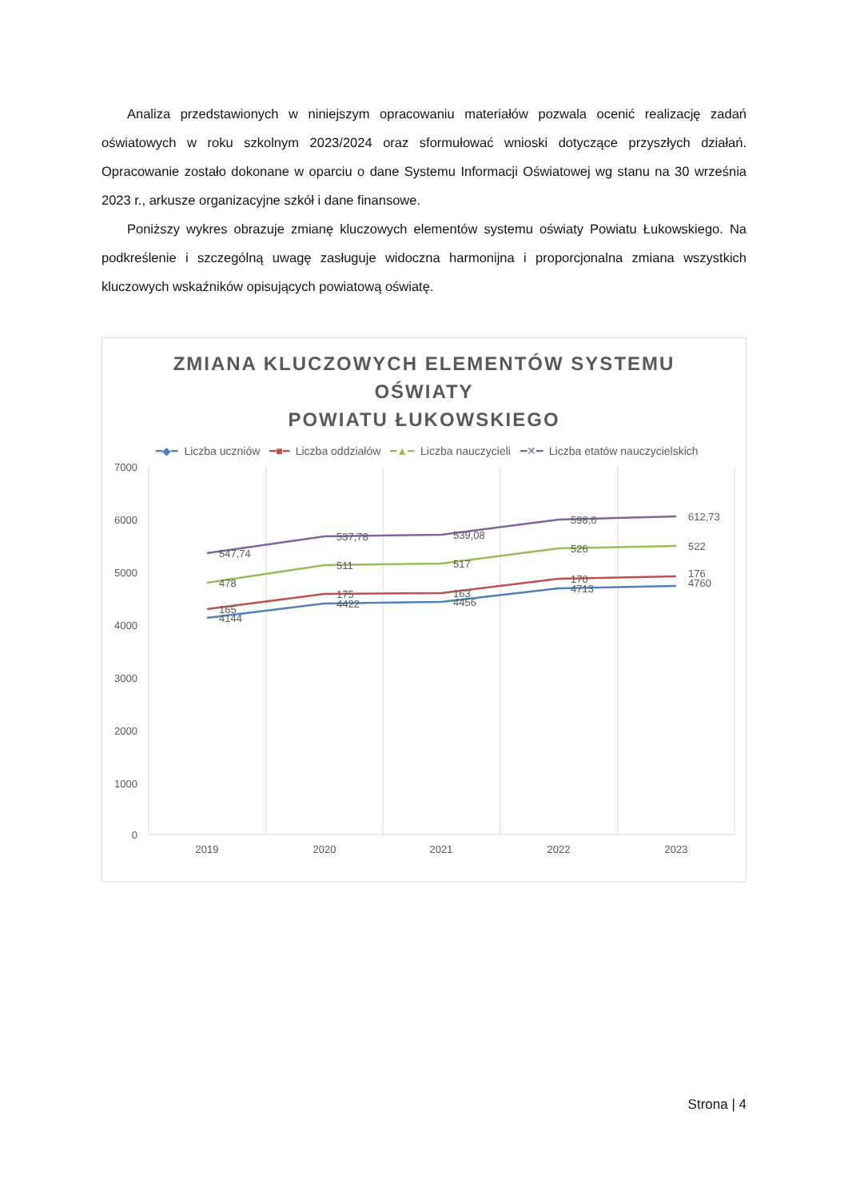Analiza przedstawionych w niniejszym opracowaniu materiałów pozwala ocenić realizację zadań oświatowych w roku szkolnym 2023/2024 oraz sformułować wnioski dotyczące przyszłych działań. Opracowanie zostało dokonane w oparciu o dane Systemu Informacji Oświatowej wg stanu na 30 września 2023 r., arkusze organizacyjne szkół i dane finansowe.
Poniższy wykres obrazuje zmianę kluczowych elementów systemu oświaty Powiatu Łukowskiego. Na podkreślenie i szczególną uwagę zasługuje widoczna harmonijna i proporcjonalna zmiana wszystkich kluczowych wskaźników opisujących powiatową oświatę.
ZMIANA KLUCZOWYCH ELEMENTÓW SYSTEMU
OŚWIATY
POWIATU ŁUKOWSKIEGO
━◆━ Liczba uczniów ━■━ Liczba oddziałów ━▲━ Liczba nauczycieli ━✕━ Liczba etatów nauczycielskich
7000
6000
5000
4000
3000
2000
1000
0
2019
2020
2021
2022
2023
547,74
537,78
539,08
598,6
612,73
478
511
517
526
522
165
175
163
170
176
4144
4422
4456
4713
4760
Strona | 4